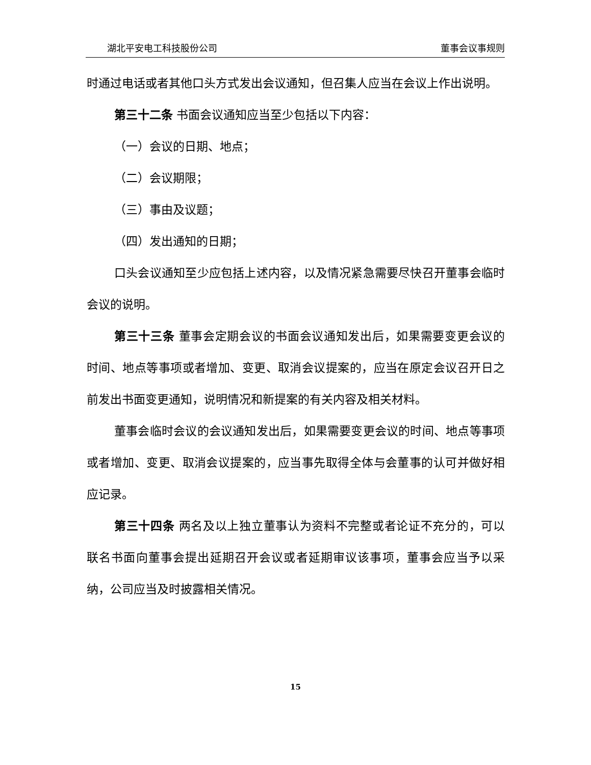湖北平安电工科技股份公司 董事会议事规则
时通过电话或者其他口头方式发出会议通知，但召集人应当在会议上作出说明。
第三十二条 书面会议通知应当至少包括以下内容：
（一）会议的日期、地点；
（二）会议期限；
（三）事由及议题；
（四）发出通知的日期；
口头会议通知至少应包括上述内容，以及情况紧急需要尽快召开董事会临时会议的说明。
第三十三条 董事会定期会议的书面会议通知发出后，如果需要变更会议的时间、地点等事项或者增加、变更、取消会议提案的，应当在原定会议召开日之前发出书面变更通知，说明情况和新提案的有关内容及相关材料。
董事会临时会议的会议通知发出后，如果需要变更会议的时间、地点等事项或者增加、变更、取消会议提案的，应当事先取得全体与会董事的认可并做好相应记录。
第三十四条 两名及以上独立董事认为资料不完整或者论证不充分的，可以联名书面向董事会提出延期召开会议或者延期审议该事项，董事会应当予以采纳，公司应当及时披露相关情况。
15